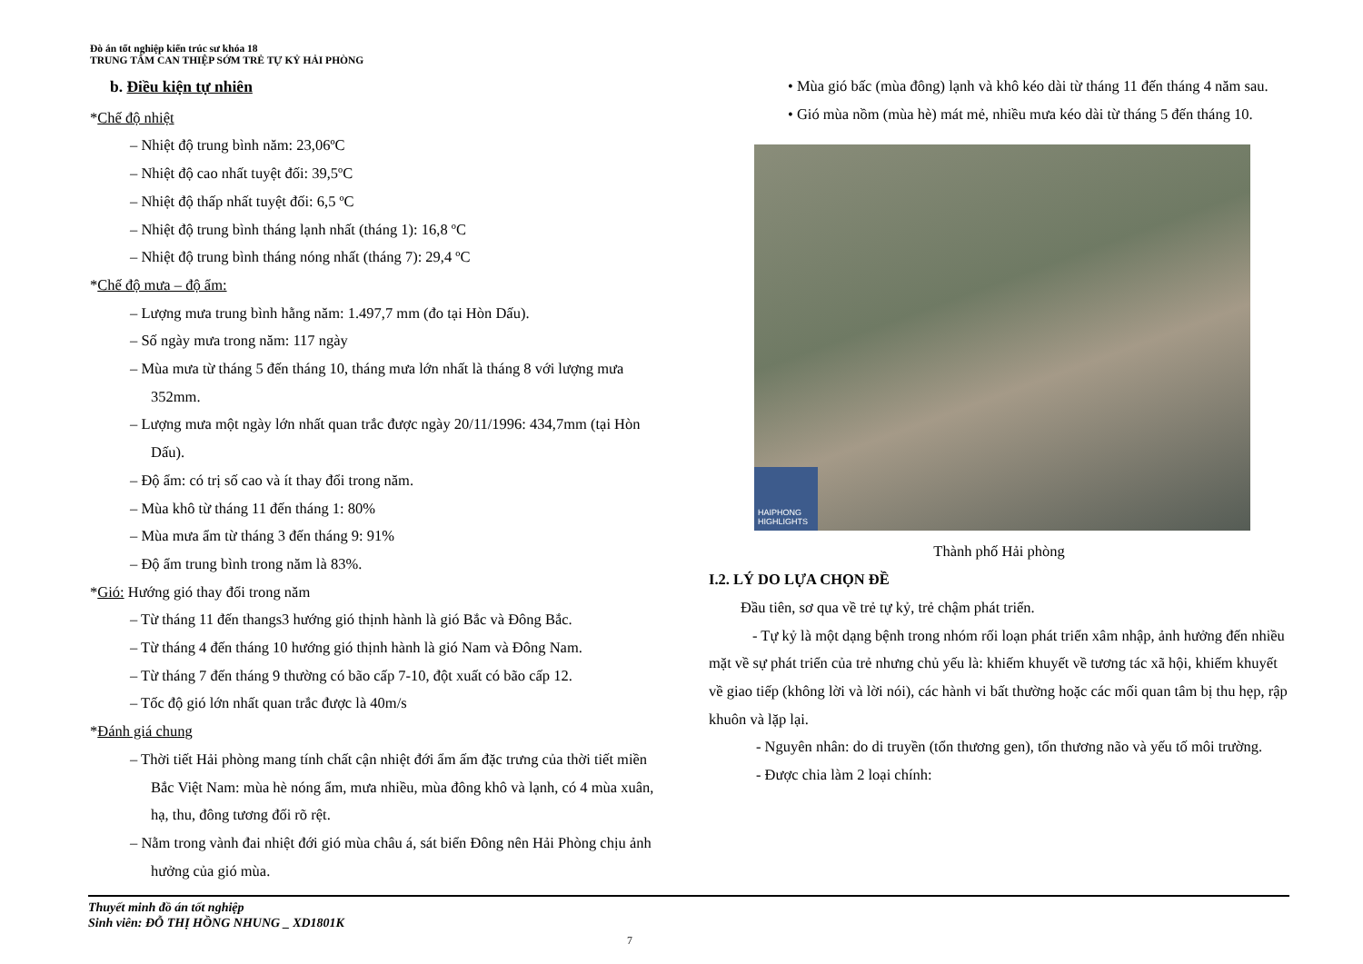Đò án tốt nghiệp kiến trúc sư khóa 18
TRUNG TÂM CAN THIỆP SỚM TRẺ TỰ KỶ HẢI PHÒNG
b. Điều kiện tự nhiên
*Chế độ nhiệt
– Nhiệt độ trung bình năm: 23,06ºC
– Nhiệt độ cao nhất tuyệt đối: 39,5ºC
– Nhiệt độ thấp nhất tuyệt đối: 6,5 ºC
– Nhiệt độ trung bình tháng lạnh nhất (tháng 1): 16,8 ºC
– Nhiệt độ trung bình tháng nóng nhất (tháng 7): 29,4 ºC
*Chế độ mưa – độ ẩm:
– Lượng mưa trung bình hằng năm: 1.497,7 mm (đo tại Hòn Dấu).
– Số ngày mưa trong năm: 117 ngày
– Mùa mưa từ tháng 5 đến tháng 10, tháng mưa lớn nhất là tháng 8 với lượng mưa 352mm.
– Lượng mưa một ngày lớn nhất quan trắc được ngày 20/11/1996: 434,7mm (tại Hòn Dấu).
– Độ ẩm: có trị số cao và ít thay đổi trong năm.
– Mùa khô từ tháng 11 đến tháng 1: 80%
– Mùa mưa ẩm từ tháng 3 đến tháng 9: 91%
– Độ ẩm trung bình trong năm là 83%.
*Gió: Hướng gió thay đổi trong năm
– Từ tháng 11 đến thangs3 hướng gió thịnh hành là gió Bắc và Đông Bắc.
– Từ tháng 4 đến tháng 10 hướng gió thịnh hành là gió Nam và Đông Nam.
– Từ tháng 7 đến tháng 9 thường có bão cấp 7-10, đột xuất có bão cấp 12.
– Tốc độ gió lớn nhất quan trắc được là 40m/s
*Đánh giá chung
– Thời tiết Hải phòng mang tính chất cận nhiệt đới ẩm ấm đặc trưng của thời tiết miền Bắc Việt Nam: mùa hè nóng ẩm, mưa nhiều, mùa đông khô và lạnh, có 4 mùa xuân, hạ, thu, đông tương đối rõ rệt.
– Nằm trong vành đai nhiệt đới gió mùa châu á, sát biển Đông nên Hải Phòng chịu ảnh hưởng của gió mùa.
• Mùa gió bấc (mùa đông) lạnh và khô kéo dài từ tháng 11 đến tháng 4 năm sau.
• Gió mùa nồm (mùa hè) mát mẻ, nhiều mưa kéo dài từ tháng 5 đến tháng 10.
HAIPHONG HIGHLIGHTS
Thành phố Hải phòng
I.2. LÝ DO LỰA CHỌN ĐỀ
Đầu tiên, sơ qua về trẻ tự kỷ, trẻ chậm phát triển.
- Tự kỷ là một dạng bệnh trong nhóm rối loạn phát triển xâm nhập, ảnh hưởng đến nhiều mặt về sự phát triển của trẻ nhưng chủ yếu là: khiếm khuyết về tương tác xã hội, khiếm khuyết về giao tiếp (không lời và lời nói), các hành vi bất thường hoặc các mối quan tâm bị thu hẹp, rập khuôn và lặp lại.
- Nguyên nhân: do di truyền (tổn thương gen), tổn thương não và yếu tố môi trường.
- Được chia làm 2 loại chính:
Thuyết minh đồ án tốt nghiệp
Sinh viên: ĐỖ THỊ HỒNG NHUNG _ XD1801K
7